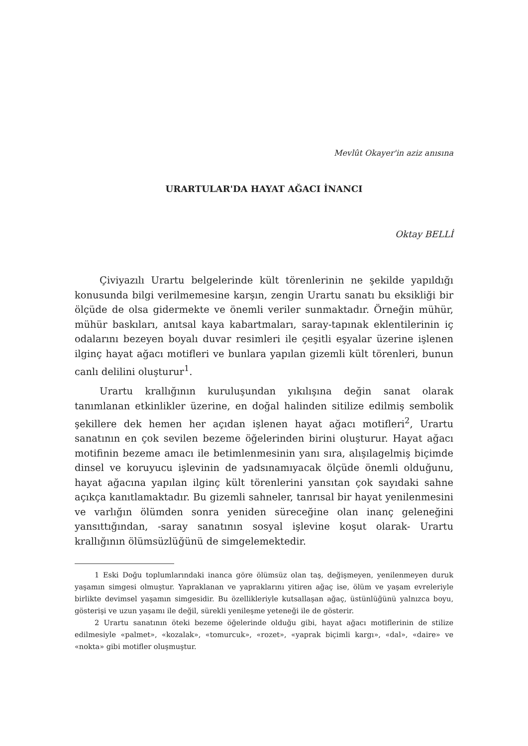Mevlût Okayer'in aziz anısına
URARTULAR'DA HAYAT AĞACI İNANCI
Oktay BELLİ
Çiviyazılı Urartu belgelerinde kült törenlerinin ne şekilde yapıldığı konusunda bilgi verilmemesine karşın, zengin Urartu sanatı bu eksikliği bir ölçüde de olsa gidermekte ve önemli veriler sunmaktadır. Örneğin mühür, mühür baskıları, anıtsal kaya kabartmaları, saray-tapınak eklentilerinin iç odalarını bezeyen boyalı duvar resimleri ile çeşitli eşyalar üzerine işlenen ilginç hayat ağacı motifleri ve bunlara yapılan gizemli kült törenleri, bunun canlı delilini oluşturur<sup>1</sup>.
Urartu krallığının kuruluşundan yıkılışına değin sanat olarak tanımlanan etkinlikler üzerine, en doğal halinden sitilize edilmiş sembolik şekillere dek hemen her açıdan işlenen hayat ağacı motifleri<sup>2</sup>, Urartu sanatının en çok sevilen bezeme öğelerinden birini oluşturur. Hayat ağacı motifinin bezeme amacı ile betimlenmesinin yanı sıra, alışılagelmiş biçimde dinsel ve koruyucu işlevinin de yadsınamıyacak ölçüde önemli olduğunu, hayat ağacına yapılan ilginç kült törenlerini yansıtan çok sayıdaki sahne açıkça kanıtlamaktadır. Bu gizemli sahneler, tanrısal bir hayat yenilenmesini ve varlığın ölümden sonra yeniden süreceğine olan inanç geleneğini yansıttığından, -saray sanatının sosyal işlevine koşut olarak- Urartu krallığının ölümsüzlüğünü de simgelemektedir.
1 Eski Doğu toplumlarındaki inanca göre ölümsüz olan taş, değişmeyen, yenilenmeyen duruk yaşamın simgesi olmuştur. Yapraklanan ve yapraklarını yitiren ağaç ise, ölüm ve yaşam evreleriyle birlikte devimsel yaşamın simgesidir. Bu özellikleriyle kutsallaşan ağaç, üstünlüğünü yalnızca boyu, gösterişi ve uzun yaşamı ile değil, sürekli yenileşme yeteneği ile de gösterir.
2 Urartu sanatının öteki bezeme öğelerinde olduğu gibi, hayat ağacı motiflerinin de stilize edilmesiyle «palmet», «kozalak», «tomurcuk», «rozet», «yaprak biçimli kargı», «dal», «daire» ve «nokta» gibi motifler oluşmuştur.